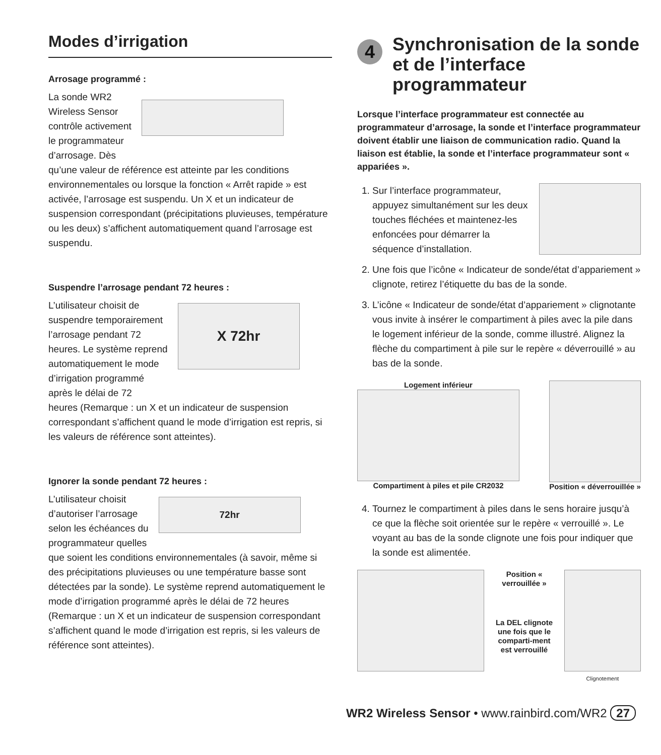Modes d’irrigation
Arrosage programmé :
La sonde WR2
Wireless Sensor
contrôle activement
le programmateur
d’arrosage. Dès
qu’une valeur de référence est atteinte par les conditions environnementales ou lorsque la fonction « Arrêt rapide » est activée, l’arrosage est suspendu. Un X et un indicateur de suspension correspondant (précipitations pluvieuses, température ou les deux) s’affichent automatiquement quand l’arrosage est suspendu.
Suspendre l’arrosage pendant 72 heures :
L’utilisateur choisit de
suspendre temporairement
l’arrosage pendant 72
heures. Le système reprend
automatiquement le mode
d’irrigation programmé
après le délai de 72
X 72hr
heures (Remarque : un X et un indicateur de suspension correspondant s’affichent quand le mode d’irrigation est repris, si les valeurs de référence sont atteintes).
Ignorer la sonde pendant 72 heures :
L’utilisateur choisit
d’autoriser l’arrosage
selon les échéances du
programmateur quelles
72hr
que soient les conditions environnementales (à savoir, même si des précipitations pluvieuses ou une température basse sont détectées par la sonde). Le système reprend automatiquement le mode d’irrigation programmé après le délai de 72 heures (Remarque : un X et un indicateur de suspension correspondant s’affichent quand le mode d’irrigation est repris, si les valeurs de référence sont atteintes).
4
Synchronisation de la sonde et de l’interface programmateur
Lorsque l’interface programmateur est connectée au programmateur d’arrosage, la sonde et l’interface programmateur doivent établir une liaison de communication radio. Quand la liaison est établie, la sonde et l’interface programmateur sont « appariées ».
1. Sur l’interface programmateur, appuyez simultanément sur les deux touches fléchées et maintenez-les enfoncées pour démarrer la séquence d’installation.
2. Une fois que l’icône « Indicateur de sonde/état d’appariement » clignote, retirez l’étiquette du bas de la sonde.
3. L’icône « Indicateur de sonde/état d’appariement » clignotante vous invite à insérer le compartiment à piles avec la pile dans le logement inférieur de la sonde, comme illustré. Alignez la flèche du compartiment à pile sur le repère « déverrouillé » au bas de la sonde.
Logement inférieur
Compartiment à piles et pile CR2032
Position « déverrouillée »
4. Tournez le compartiment à piles dans le sens horaire jusqu’à ce que la flèche soit orientée sur le repère « verrouillé ». Le voyant au bas de la sonde clignote une fois pour indiquer que la sonde est alimentée.
Position « verrouillée »
La DEL clignote une fois que le comparti-ment est verrouillé
Clignotement
WR2 Wireless Sensor • www.rainbird.com/WR2 27